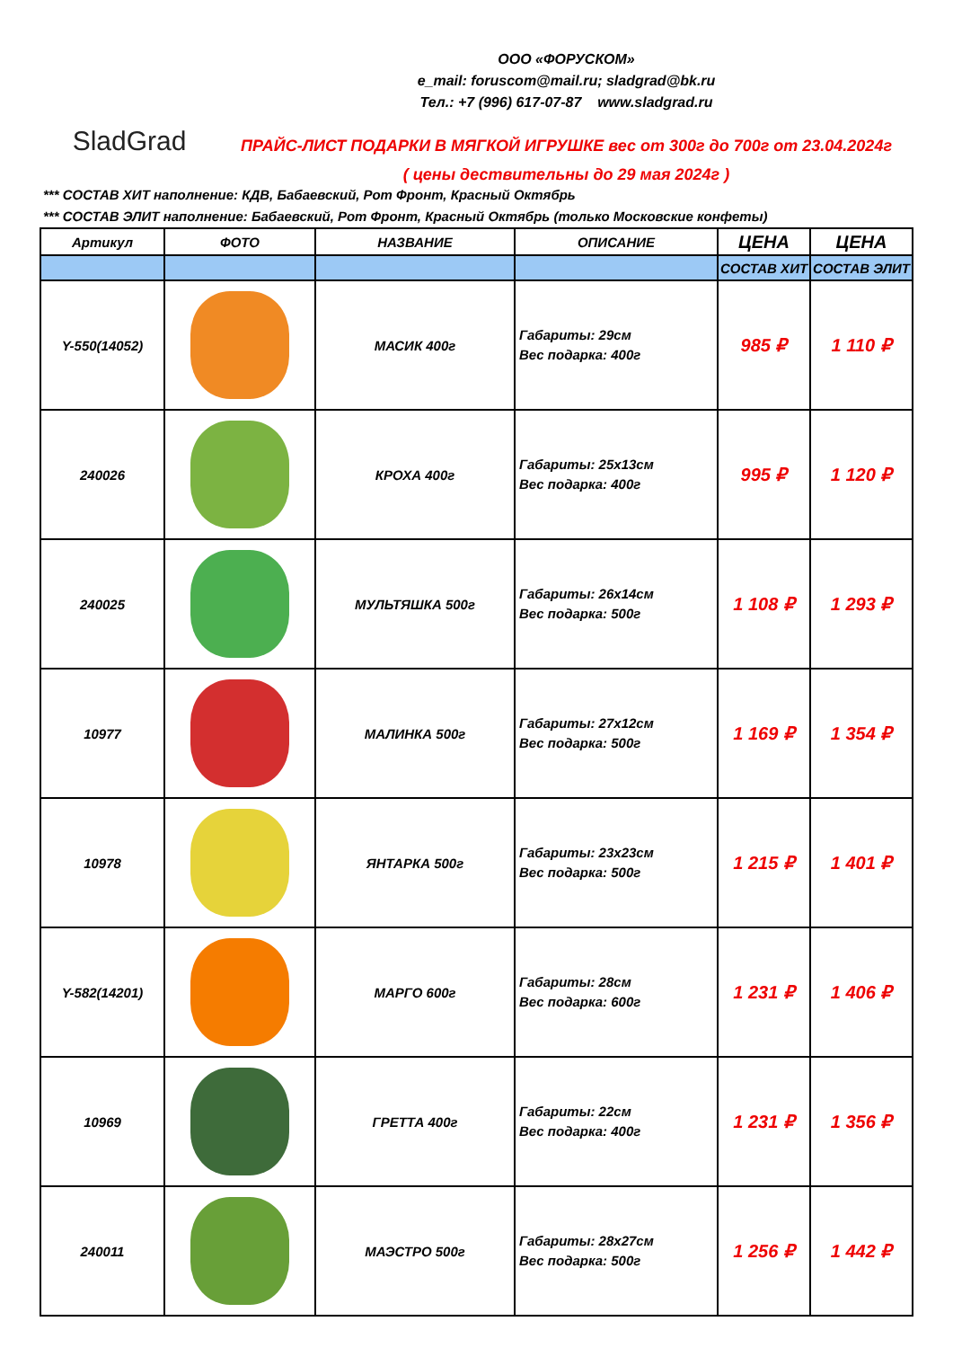SladGrad
ООО «ФОРУСКОМ»
e_mail: foruscom@mail.ru; sladgrad@bk.ru
Тел.: +7 (996) 617-07-87 www.sladgrad.ru
ПРАЙС-ЛИСТ ПОДАРКИ В МЯГКОЙ ИГРУШКЕ вес от 300г до 700г от 23.04.2024г
( цены дествительны до 29 мая 2024г )
*** СОСТАВ ХИТ наполнение: КДВ, Бабаевский, Рот Фронт, Красный Октябрь
*** СОСТАВ ЭЛИТ наполнение: Бабаевский, Рот Фронт, Красный Октябрь (только Московские конфеты)
| Артикул | ФОТО | НАЗВАНИЕ | ОПИСАНИЕ | ЦЕНА | ЦЕНА |
| --- | --- | --- | --- | --- | --- |
| | | | | СОСТАВ ХИТ | СОСТАВ ЭЛИТ |
| Y-550(14052) | | МАСИК 400г | Габариты: 29см Вес подарка: 400г | 985 ₽ | 1 110 ₽ |
| 240026 | | КРОХА 400г | Габариты: 25x13см Вес подарка: 400г | 995 ₽ | 1 120 ₽ |
| 240025 | | МУЛЬТЯШКА 500г | Габариты: 26x14см Вес подарка: 500г | 1 108 ₽ | 1 293 ₽ |
| 10977 | | МАЛИНКА 500г | Габариты: 27x12см Вес подарка: 500г | 1 169 ₽ | 1 354 ₽ |
| 10978 | | ЯНТАРКА 500г | Габариты: 23x23см Вес подарка: 500г | 1 215 ₽ | 1 401 ₽ |
| Y-582(14201) | | МАРГО 600г | Габариты: 28см Вес подарка: 600г | 1 231 ₽ | 1 406 ₽ |
| 10969 | | ГРЕТТА 400г | Габариты: 22см Вес подарка: 400г | 1 231 ₽ | 1 356 ₽ |
| 240011 | | МАЭСТРО 500г | Габариты: 28x27см Вес подарка: 500г | 1 256 ₽ | 1 442 ₽ |